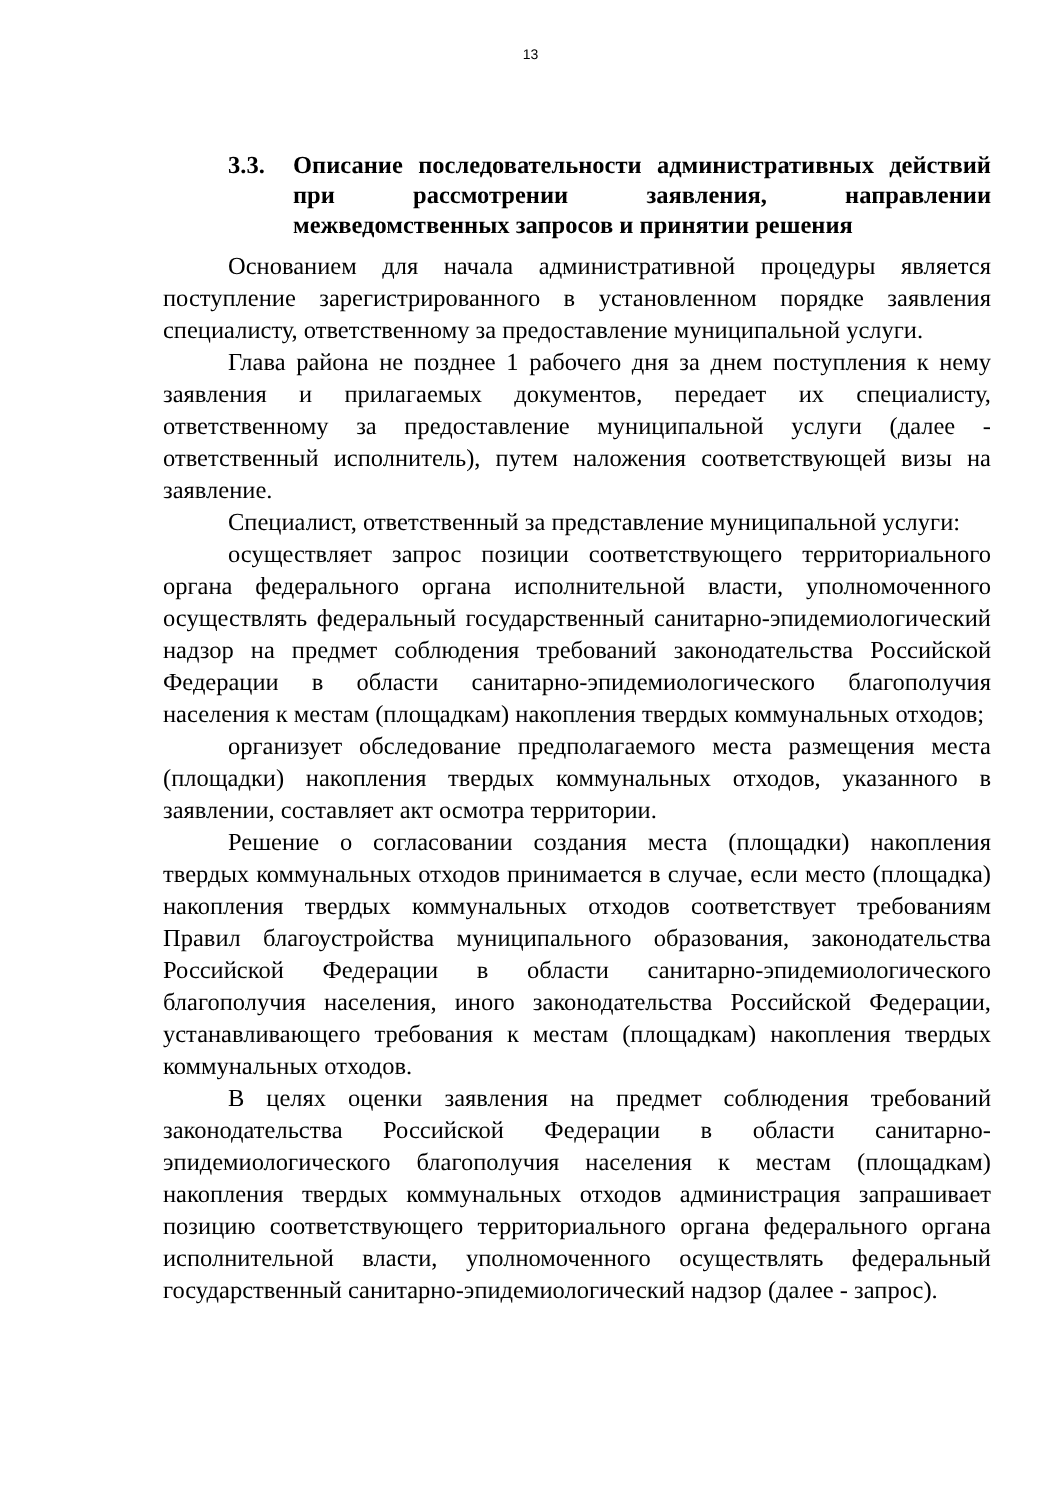13
3.3. Описание последовательности административных действий при рассмотрении заявления, направлении межведомственных запросов и принятии решения
Основанием для начала административной процедуры является поступление зарегистрированного в установленном порядке заявления специалисту, ответственному за предоставление муниципальной услуги.
Глава района не позднее 1 рабочего дня за днем поступления к нему заявления и прилагаемых документов, передает их специалисту, ответственному за предоставление муниципальной услуги (далее - ответственный исполнитель), путем наложения соответствующей визы на заявление.
Специалист, ответственный за представление муниципальной услуги:
осуществляет запрос позиции соответствующего территориального органа федерального органа исполнительной власти, уполномоченного осуществлять федеральный государственный санитарно-эпидемиологический надзор на предмет соблюдения требований законодательства Российской Федерации в области санитарно-эпидемиологического благополучия населения к местам (площадкам) накопления твердых коммунальных отходов;
организует обследование предполагаемого места размещения места (площадки) накопления твердых коммунальных отходов, указанного в заявлении, составляет акт осмотра территории.
Решение о согласовании создания места (площадки) накопления твердых коммунальных отходов принимается в случае, если место (площадка) накопления твердых коммунальных отходов соответствует требованиям Правил благоустройства муниципального образования, законодательства Российской Федерации в области санитарно-эпидемиологического благополучия населения, иного законодательства Российской Федерации, устанавливающего требования к местам (площадкам) накопления твердых коммунальных отходов.
В целях оценки заявления на предмет соблюдения требований законодательства Российской Федерации в области санитарно-эпидемиологического благополучия населения к местам (площадкам) накопления твердых коммунальных отходов администрация запрашивает позицию соответствующего территориального органа федерального органа исполнительной власти, уполномоченного осуществлять федеральный государственный санитарно-эпидемиологический надзор (далее - запрос).